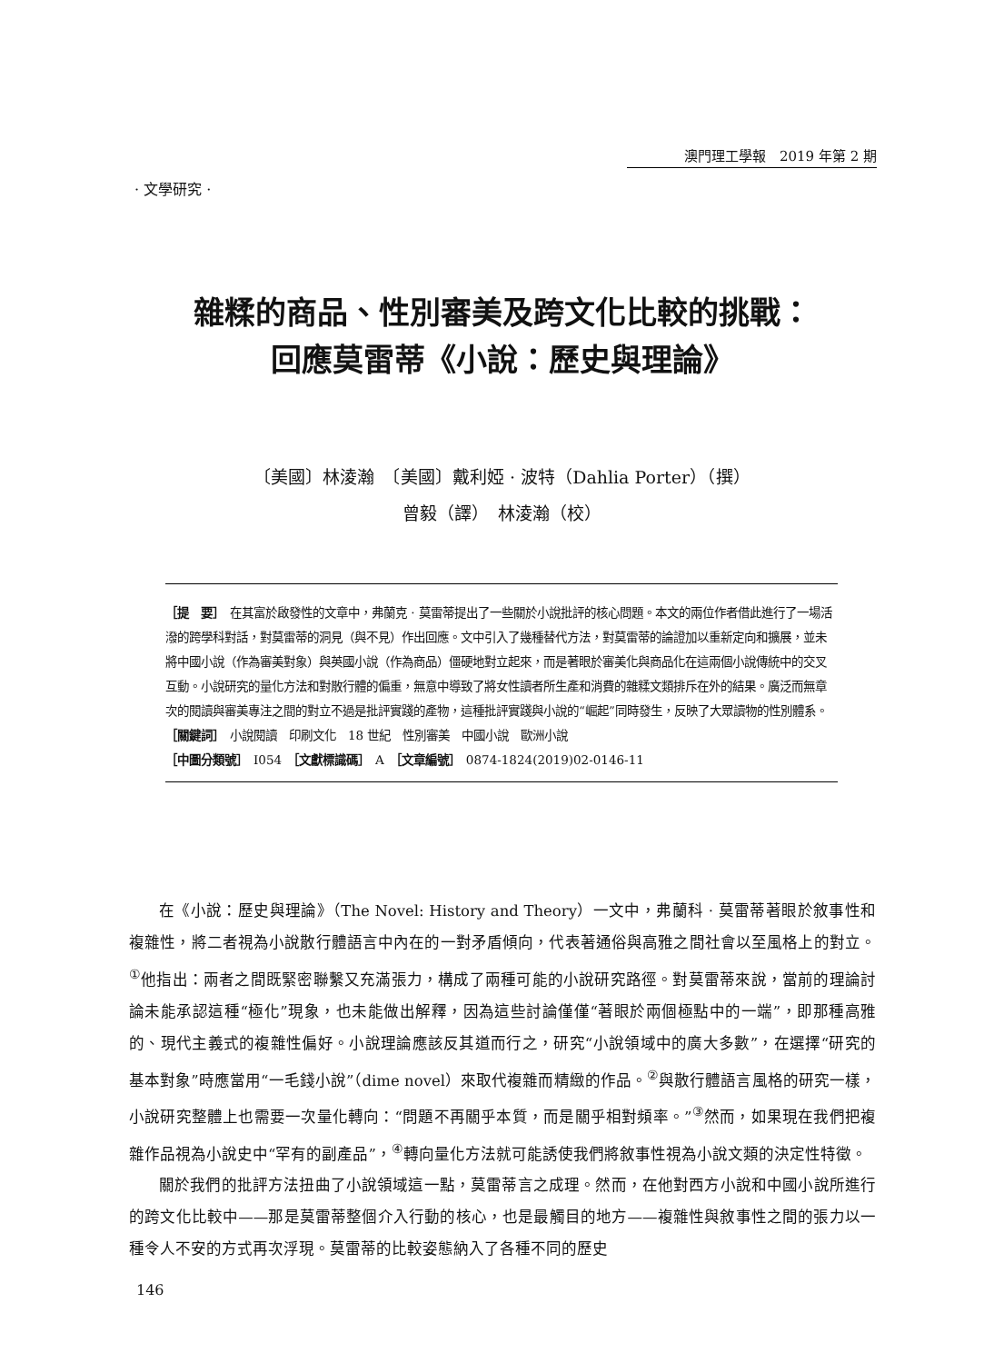澳門理工學報　2019 年第 2 期
· 文學研究 ·
雜糅的商品、性別審美及跨文化比較的挑戰：
回應莫雷蒂《小說：歷史與理論》
〔美國〕林淩瀚　〔美國〕戴利婭 · 波特（Dahlia Porter）（撰）
曾毅（譯）　林淩瀚（校）
［提　要］　在其富於啟發性的文章中，弗蘭克 · 莫雷蒂提出了一些關於小說批評的核心問題。本文的兩位作者借此進行了一場活潑的跨學科對話，對莫雷蒂的洞見（與不見）作出回應。文中引入了幾種替代方法，對莫雷蒂的論證加以重新定向和擴展，並未將中國小說（作為審美對象）與英國小說（作為商品）僵硬地對立起來，而是著眼於審美化與商品化在這兩個小說傳統中的交叉互動。小說研究的量化方法和對散行體的偏重，無意中導致了將女性讀者所生產和消費的雜糅文類排斥在外的結果。廣泛而無章次的閱讀與審美專注之間的對立不過是批評實踐的產物，這種批評實踐與小說的“崛起”同時發生，反映了大眾讀物的性別體系。
［關鍵詞］　小說閱讀　印刷文化　18 世紀　性別審美　中國小說　歐洲小說
［中圖分類號］　I054　［文獻標識碼］　A　［文章編號］　0874-1824(2019)02-0146-11
在《小說：歷史與理論》（The Novel: History and Theory）一文中，弗蘭科 · 莫雷蒂著眼於敘事性和複雜性，將二者視為小說散行體語言中內在的一對矛盾傾向，代表著通俗與高雅之間社會以至風格上的對立。<sup>①</sup>他指出：兩者之間既緊密聯繫又充滿張力，構成了兩種可能的小說研究路徑。對莫雷蒂來說，當前的理論討論未能承認這種“極化”現象，也未能做出解釋，因為這些討論僅僅“著眼於兩個極點中的一端”，即那種高雅的、現代主義式的複雜性偏好。小說理論應該反其道而行之，研究“小說領域中的廣大多數”，在選擇“研究的基本對象”時應當用“一毛錢小說”（dime novel）來取代複雜而精緻的作品。<sup>②</sup>與散行體語言風格的研究一樣，小說研究整體上也需要一次量化轉向：“問題不再關乎本質，而是關乎相對頻率。”<sup>③</sup>然而，如果現在我們把複雜作品視為小說史中“罕有的副產品”，<sup>④</sup>轉向量化方法就可能誘使我們將敘事性視為小說文類的決定性特徵。
關於我們的批評方法扭曲了小說領域這一點，莫雷蒂言之成理。然而，在他對西方小說和中國小說所進行的跨文化比較中——那是莫雷蒂整個介入行動的核心，也是最觸目的地方——複雜性與敘事性之間的張力以一種令人不安的方式再次浮現。莫雷蒂的比較姿態納入了各種不同的歷史
146